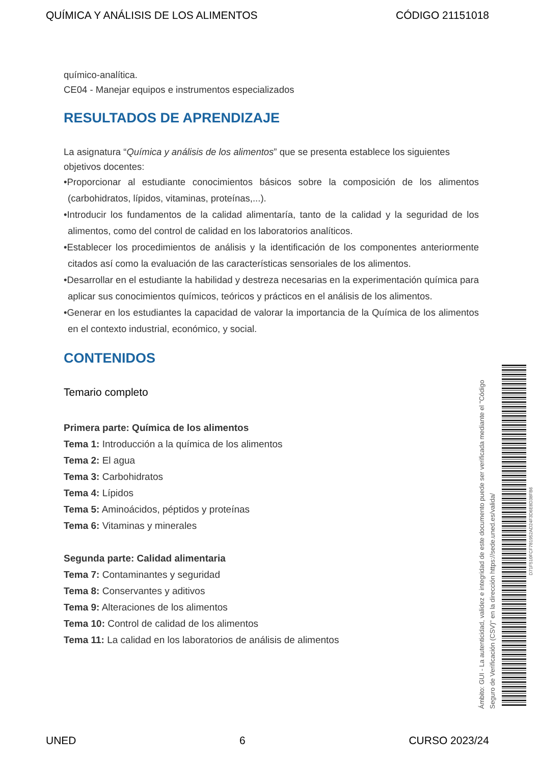QUÍMICA Y ANÁLISIS DE LOS ALIMENTOS CÓDIGO 21151018
químico-analítica.
CE04 - Manejar equipos e instrumentos especializados
RESULTADOS DE APRENDIZAJE
La asignatura “Química y análisis de los alimentos” que se presenta establece los siguientes objetivos docentes:
•Proporcionar al estudiante conocimientos básicos sobre la composición de los alimentos (carbohidratos, lípidos, vitaminas, proteínas,...).
•Introducir los fundamentos de la calidad alimentaría, tanto de la calidad y la seguridad de los alimentos, como del control de calidad en los laboratorios analíticos.
•Establecer los procedimientos de análisis y la identificación de los componentes anteriormente citados así como la evaluación de las características sensoriales de los alimentos.
•Desarrollar en el estudiante la habilidad y destreza necesarias en la experimentación química para aplicar sus conocimientos químicos, teóricos y prácticos en el análisis de los alimentos.
•Generar en los estudiantes la capacidad de valorar la importancia de la Química de los alimentos en el contexto industrial, económico, y social.
CONTENIDOS
Temario completo
Primera parte: Química de los alimentos
Tema 1: Introducción a la química de los alimentos
Tema 2: El agua
Tema 3: Carbohidratos
Tema 4: Lípidos
Tema 5: Aminoácidos, péptidos y proteínas
Tema 6: Vitaminas y minerales
Segunda parte: Calidad alimentaria
Tema 7: Contaminantes y seguridad
Tema 8: Conservantes y aditivos
Tema 9: Alteraciones de los alimentos
Tema 10: Control de calidad de los alimentos
Tema 11: La calidad en los laboratorios de análisis de alimentos
Ámbito: GUI - La autenticidad, validez e integridad de este documento puede ser verificada mediante el "Código Seguro de Verificación (CSV)" en la dirección https://sede.uned.es/valida/
D71F510FCF781952AD24F3D6E8D38FB6
UNED 6 CURSO 2023/24